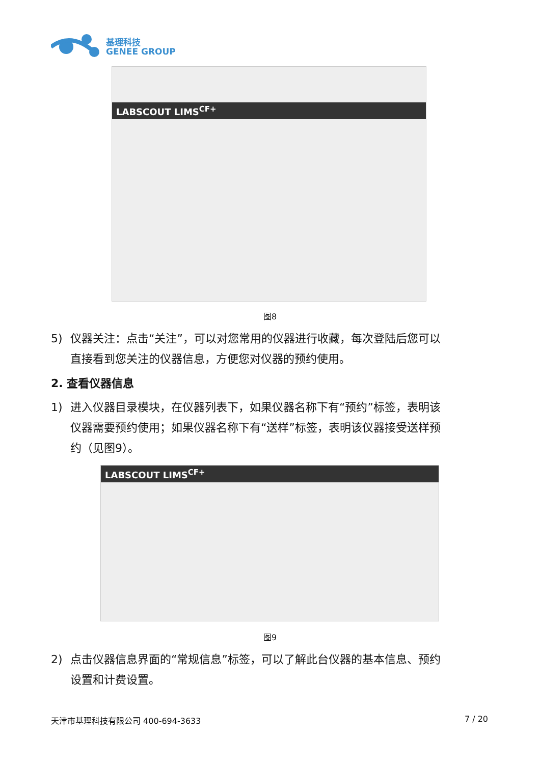基理科技
GENEE GROUP
LABSCOUT LIMS<sup>CF+</sup>
图8
5) 仪器关注：点击“关注”，可以对您常用的仪器进行收藏，每次登陆后您可以
直接看到您关注的仪器信息，方便您对仪器的预约使用。
2. 查看仪器信息
1) 进入仪器目录模块，在仪器列表下，如果仪器名称下有“预约”标签，表明该
仪器需要预约使用；如果仪器名称下有“送样”标签，表明该仪器接受送样预
约（见图9）。
LABSCOUT LIMS<sup>CF+</sup>
图9
2) 点击仪器信息界面的“常规信息”标签，可以了解此台仪器的基本信息、预约
设置和计费设置。
天津市基理科技有限公司 400-694-3633 7 / 20